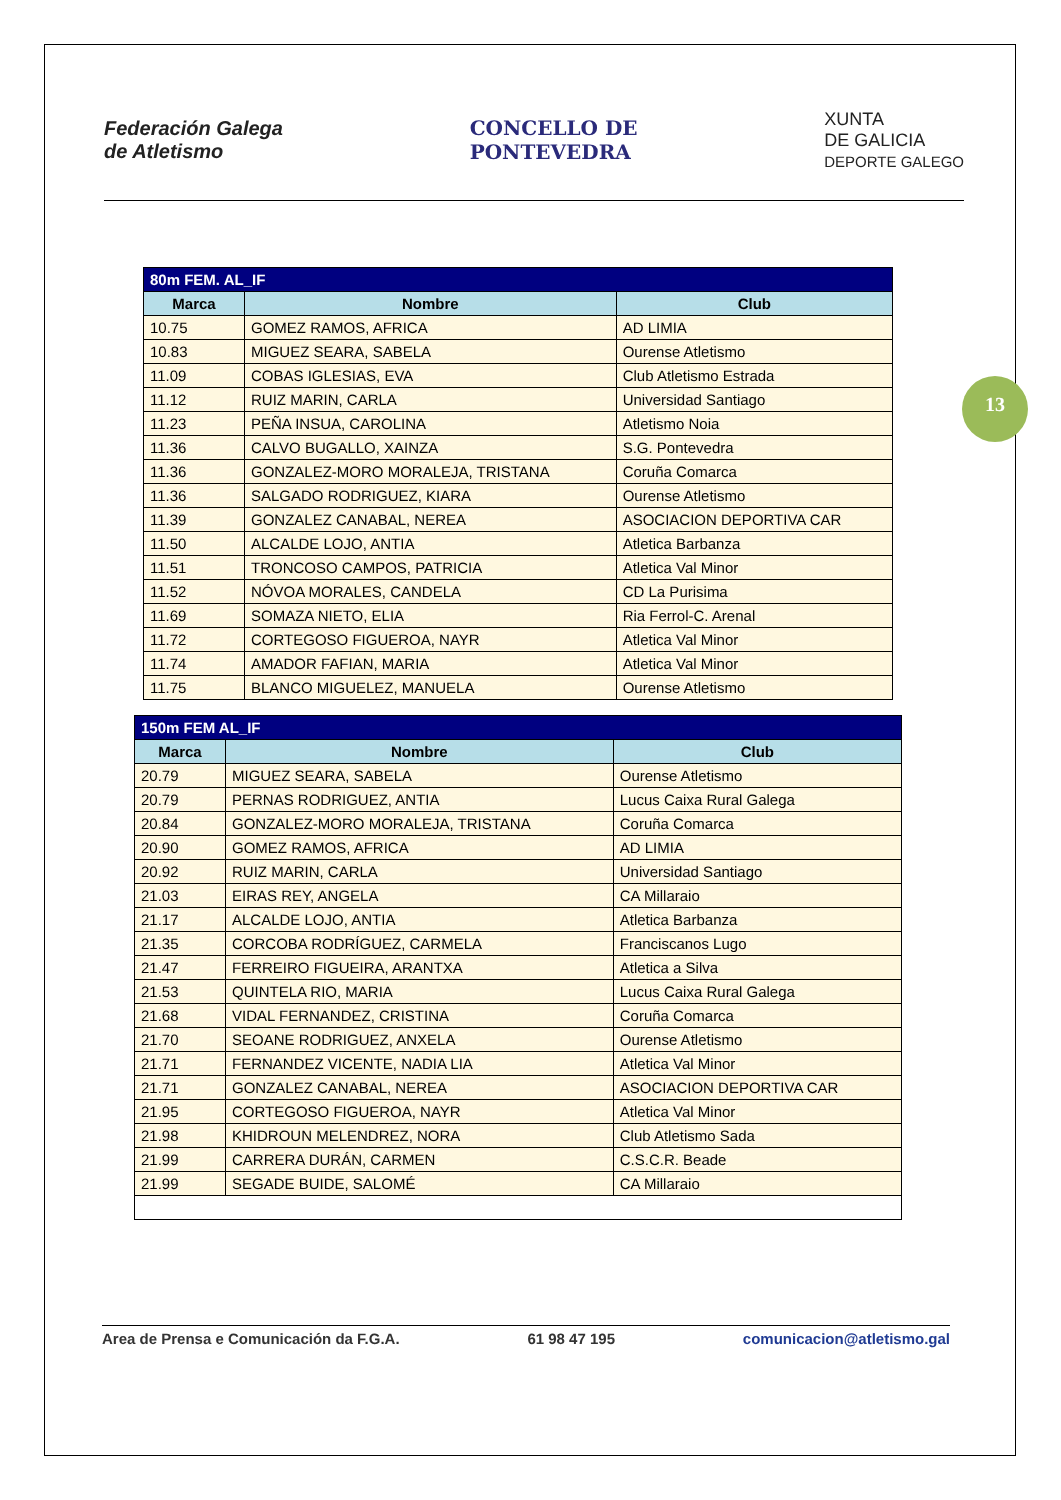Federación Galega
de Atletismo
CONCELLO DE
PONTEVEDRA
XUNTA
DE GALICIA
DEPORTE GALEGO
13
| 80m FEM. AL_IF | | |
| --- | --- | --- |
| Marca | Nombre | Club |
| 10.75 | GOMEZ RAMOS, AFRICA | AD LIMIA |
| 10.83 | MIGUEZ SEARA, SABELA | Ourense Atletismo |
| 11.09 | COBAS IGLESIAS, EVA | Club Atletismo Estrada |
| 11.12 | RUIZ MARIN, CARLA | Universidad Santiago |
| 11.23 | PEÑA INSUA, CAROLINA | Atletismo Noia |
| 11.36 | CALVO BUGALLO, XAINZA | S.G. Pontevedra |
| 11.36 | GONZALEZ-MORO MORALEJA, TRISTANA | Coruña Comarca |
| 11.36 | SALGADO RODRIGUEZ, KIARA | Ourense Atletismo |
| 11.39 | GONZALEZ CANABAL, NEREA | ASOCIACION DEPORTIVA CAR |
| 11.50 | ALCALDE LOJO, ANTIA | Atletica Barbanza |
| 11.51 | TRONCOSO CAMPOS, PATRICIA | Atletica Val Minor |
| 11.52 | NÓVOA MORALES, CANDELA | CD La Purisima |
| 11.69 | SOMAZA NIETO, ELIA | Ria Ferrol-C. Arenal |
| 11.72 | CORTEGOSO FIGUEROA, NAYR | Atletica Val Minor |
| 11.74 | AMADOR FAFIAN, MARIA | Atletica Val Minor |
| 11.75 | BLANCO MIGUELEZ, MANUELA | Ourense Atletismo |
| 150m FEM AL_IF | | |
| --- | --- | --- |
| Marca | Nombre | Club |
| 20.79 | MIGUEZ SEARA, SABELA | Ourense Atletismo |
| 20.79 | PERNAS RODRIGUEZ, ANTIA | Lucus Caixa Rural Galega |
| 20.84 | GONZALEZ-MORO MORALEJA, TRISTANA | Coruña Comarca |
| 20.90 | GOMEZ RAMOS, AFRICA | AD LIMIA |
| 20.92 | RUIZ MARIN, CARLA | Universidad Santiago |
| 21.03 | EIRAS REY, ANGELA | CA Millaraio |
| 21.17 | ALCALDE LOJO, ANTIA | Atletica Barbanza |
| 21.35 | CORCOBA RODRÍGUEZ, CARMELA | Franciscanos Lugo |
| 21.47 | FERREIRO FIGUEIRA, ARANTXA | Atletica a Silva |
| 21.53 | QUINTELA RIO, MARIA | Lucus Caixa Rural Galega |
| 21.68 | VIDAL FERNANDEZ, CRISTINA | Coruña Comarca |
| 21.70 | SEOANE RODRIGUEZ, ANXELA | Ourense Atletismo |
| 21.71 | FERNANDEZ VICENTE, NADIA LIA | Atletica Val Minor |
| 21.71 | GONZALEZ CANABAL, NEREA | ASOCIACION DEPORTIVA CAR |
| 21.95 | CORTEGOSO FIGUEROA, NAYR | Atletica Val Minor |
| 21.98 | KHIDROUN MELENDREZ, NORA | Club Atletismo Sada |
| 21.99 | CARRERA DURÁN, CARMEN | C.S.C.R. Beade |
| 21.99 | SEGADE BUIDE, SALOMÉ | CA Millaraio |
Area de Prensa e Comunicación da F.G.A. 61 98 47 195 comunicacion@atletismo.gal